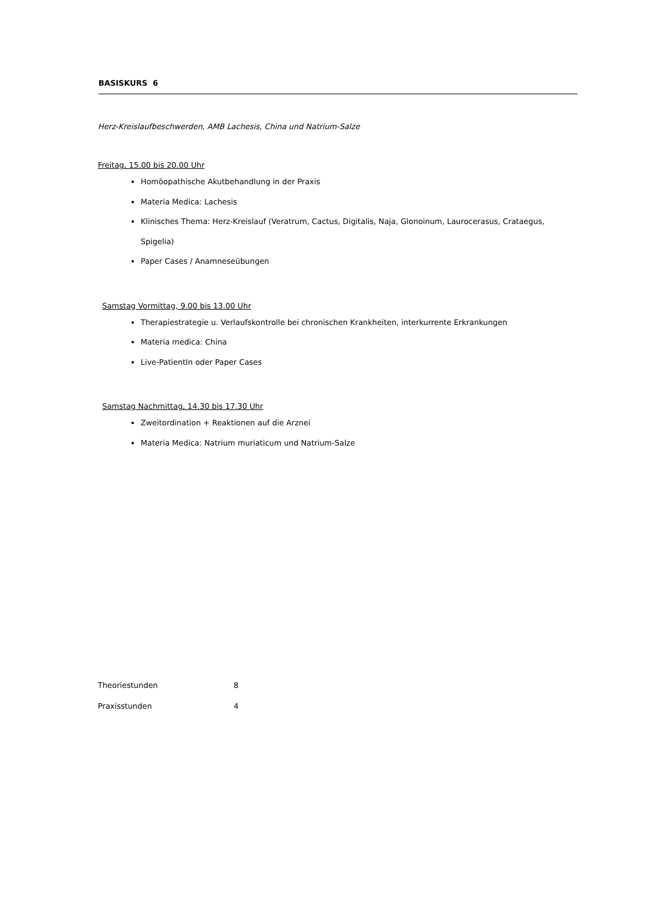BASISKURS 6
Herz-Kreislaufbeschwerden, AMB Lachesis, China und Natrium-Salze
Freitag, 15.00 bis 20.00 Uhr
Homöopathische Akutbehandlung in der Praxis
Materia Medica: Lachesis
Klinisches Thema: Herz-Kreislauf (Veratrum, Cactus, Digitalis, Naja, Glonoinum, Laurocerasus, Crataegus, Spigelia)
Paper Cases / Anamneseübungen
Samstag Vormittag, 9.00 bis 13.00 Uhr
Therapiestrategie u. Verlaufskontrolle bei chronischen Krankheiten, interkurrente Erkrankungen
Materia medica: China
Live-PatientIn oder Paper Cases
Samstag Nachmittag, 14.30 bis 17.30 Uhr
Zweitordination + Reaktionen auf die Arznei
Materia Medica: Natrium muriaticum und Natrium-Salze
| Theoriestunden | 8 |
| Praxisstunden | 4 |